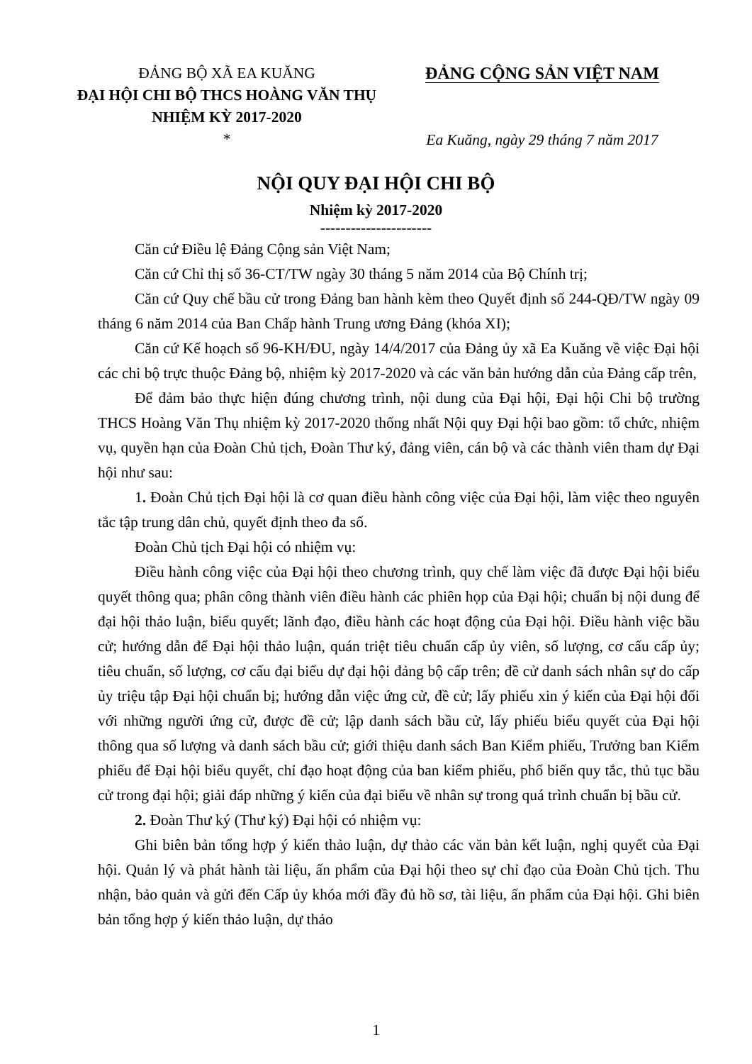ĐẢNG BỘ XÃ EA KUĂNG
ĐẠI HỘI CHI BỘ THCS HOÀNG VĂN THỤ
NHIỆM KỲ 2017-2020
*
ĐẢNG CỘNG SẢN VIỆT NAM
Ea Kuăng, ngày 29 tháng 7 năm 2017
NỘI QUY ĐẠI HỘI CHI BỘ
Nhiệm kỳ 2017-2020
----------------------
Căn cứ Điều lệ Đảng Cộng sản Việt Nam;
Căn cứ Chỉ thị số 36-CT/TW ngày 30 tháng 5 năm 2014 của Bộ Chính trị;
Căn cứ Quy chế bầu cử trong Đảng ban hành kèm theo Quyết định số 244-QĐ/TW ngày 09 tháng 6 năm 2014 của Ban Chấp hành Trung ương Đảng (khóa XI);
Căn cứ Kế hoạch số 96-KH/ĐU, ngày 14/4/2017 của Đảng ủy xã Ea Kuăng về việc Đại hội các chi bộ trực thuộc Đảng bộ, nhiệm kỳ 2017-2020 và các văn bản hướng dẫn của Đảng cấp trên,
Để đảm bảo thực hiện đúng chương trình, nội dung của Đại hội, Đại hội Chi bộ trường THCS Hoàng Văn Thụ nhiệm kỳ 2017-2020 thống nhất Nội quy Đại hội bao gồm: tổ chức, nhiệm vụ, quyền hạn của Đoàn Chủ tịch, Đoàn Thư ký, đảng viên, cán bộ và các thành viên tham dự Đại hội như sau:
1. Đoàn Chủ tịch Đại hội là cơ quan điều hành công việc của Đại hội, làm việc theo nguyên tắc tập trung dân chủ, quyết định theo đa số.
Đoàn Chủ tịch Đại hội có nhiệm vụ:
Điều hành công việc của Đại hội theo chương trình, quy chế làm việc đã được Đại hội biểu quyết thông qua; phân công thành viên điều hành các phiên họp của Đại hội; chuẩn bị nội dung để đại hội thảo luận, biểu quyết; lãnh đạo, điều hành các hoạt động của Đại hội. Điều hành việc bầu cử; hướng dẫn để Đại hội thảo luận, quán triệt tiêu chuẩn cấp ủy viên, số lượng, cơ cấu cấp ủy; tiêu chuẩn, số lượng, cơ cấu đại biểu dự đại hội đảng bộ cấp trên; đề cử danh sách nhân sự do cấp ủy triệu tập Đại hội chuẩn bị; hướng dẫn việc ứng cử, đề cử; lấy phiếu xin ý kiến của Đại hội đối với những người ứng cử, được đề cử; lập danh sách bầu cử, lấy phiếu biểu quyết của Đại hội thông qua số lượng và danh sách bầu cử; giới thiệu danh sách Ban Kiểm phiếu, Trưởng ban Kiểm phiếu để Đại hội biểu quyết, chỉ đạo hoạt động của ban kiểm phiếu, phổ biến quy tắc, thủ tục bầu cử trong đại hội; giải đáp những ý kiến của đại biểu về nhân sự trong quá trình chuẩn bị bầu cử.
2. Đoàn Thư ký (Thư ký) Đại hội có nhiệm vụ:
Ghi biên bản tổng hợp ý kiến thảo luận, dự thảo các văn bản kết luận, nghị quyết của Đại hội. Quản lý và phát hành tài liệu, ấn phẩm của Đại hội theo sự chỉ đạo của Đoàn Chủ tịch. Thu nhận, bảo quản và gửi đến Cấp ủy khóa mới đầy đủ hồ sơ, tài liệu, ấn phẩm của Đại hội. Ghi biên bản tổng hợp ý kiến thảo luận, dự thảo
1